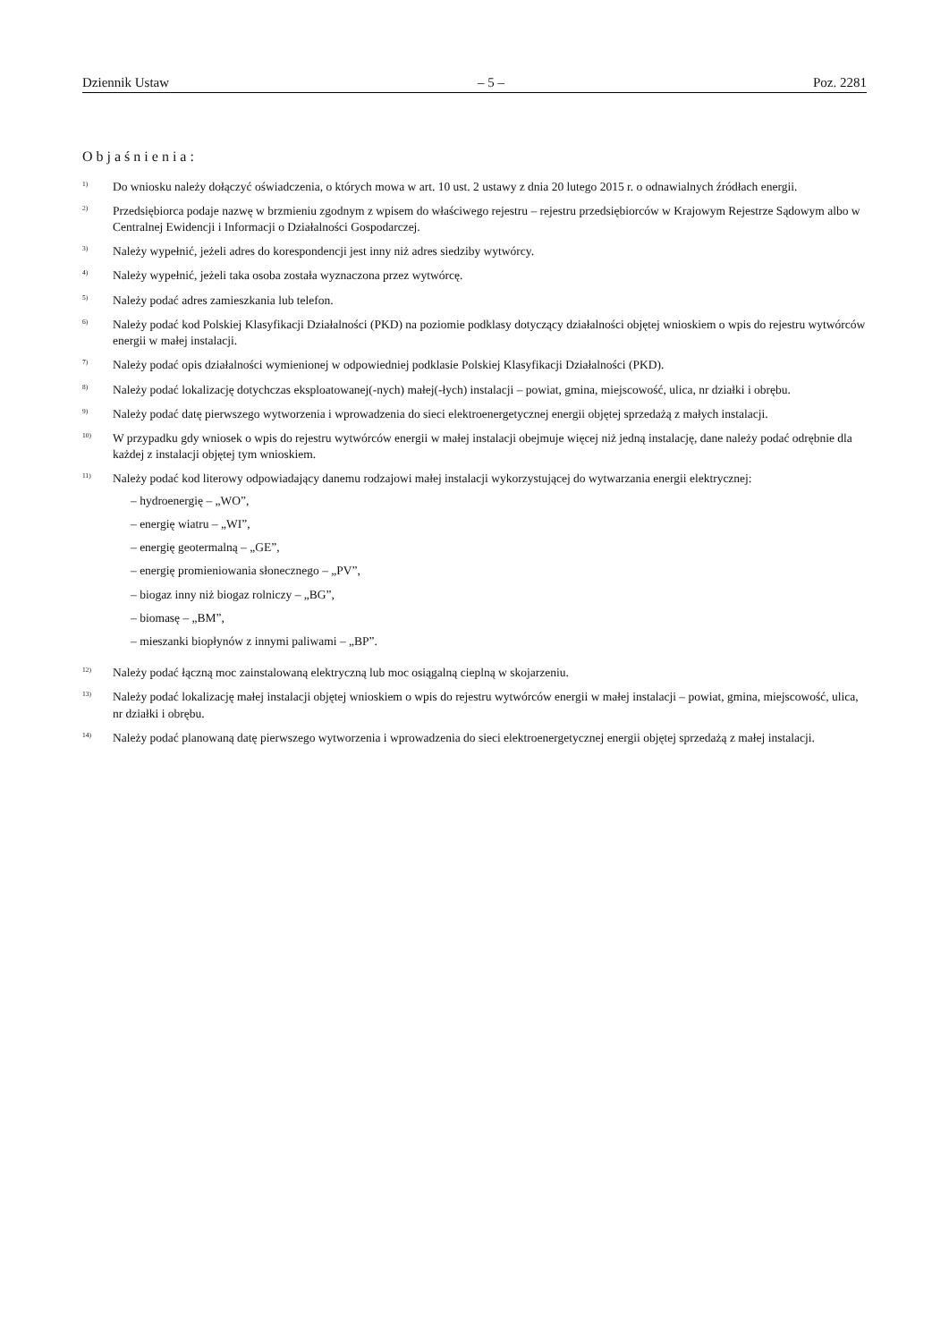Dziennik Ustaw – 5 – Poz. 2281
Objaśnienia:
<sup>1)</sup>
Do wniosku należy dołączyć oświadczenia, o których mowa w art. 10 ust. 2 ustawy z dnia 20 lutego 2015 r. o odnawialnych źródłach energii.
<sup>2)</sup>
Przedsiębiorca podaje nazwę w brzmieniu zgodnym z wpisem do właściwego rejestru – rejestru przedsiębiorców w Krajowym Rejestrze Sądowym albo w Centralnej Ewidencji i Informacji o Działalności Gospodarczej.
<sup>3)</sup>
Należy wypełnić, jeżeli adres do korespondencji jest inny niż adres siedziby wytwórcy.
<sup>4)</sup>
Należy wypełnić, jeżeli taka osoba została wyznaczona przez wytwórcę.
<sup>5)</sup>
Należy podać adres zamieszkania lub telefon.
<sup>6)</sup>
Należy podać kod Polskiej Klasyfikacji Działalności (PKD) na poziomie podklasy dotyczący działalności objętej wnioskiem o wpis do rejestru wytwórców energii w małej instalacji.
<sup>7)</sup>
Należy podać opis działalności wymienionej w odpowiedniej podklasie Polskiej Klasyfikacji Działalności (PKD).
<sup>8)</sup>
Należy podać lokalizację dotychczas eksploatowanej(-nych) małej(-łych) instalacji – powiat, gmina, miejscowość, ulica, nr działki i obrębu.
<sup>9)</sup>
Należy podać datę pierwszego wytworzenia i wprowadzenia do sieci elektroenergetycznej energii objętej sprzedażą z małych instalacji.
<sup>10)</sup>
W przypadku gdy wniosek o wpis do rejestru wytwórców energii w małej instalacji obejmuje więcej niż jedną instalację, dane należy podać odrębnie dla każdej z instalacji objętej tym wnioskiem.
<sup>11)</sup>
Należy podać kod literowy odpowiadający danemu rodzajowi małej instalacji wykorzystującej do wytwarzania energii elektrycznej:
– hydroenergię – „WO”,
– energię wiatru – „WI”,
– energię geotermalną – „GE”,
– energię promieniowania słonecznego – „PV”,
– biogaz inny niż biogaz rolniczy – „BG”,
– biomasę – „BM”,
– mieszanki biopłynów z innymi paliwami – „BP”.
<sup>12)</sup>
Należy podać łączną moc zainstalowaną elektryczną lub moc osiągalną cieplną w skojarzeniu.
<sup>13)</sup>
Należy podać lokalizację małej instalacji objętej wnioskiem o wpis do rejestru wytwórców energii w małej instalacji – powiat, gmina, miejscowość, ulica, nr działki i obrębu.
<sup>14)</sup>
Należy podać planowaną datę pierwszego wytworzenia i wprowadzenia do sieci elektroenergetycznej energii objętej sprzedażą z małej instalacji.